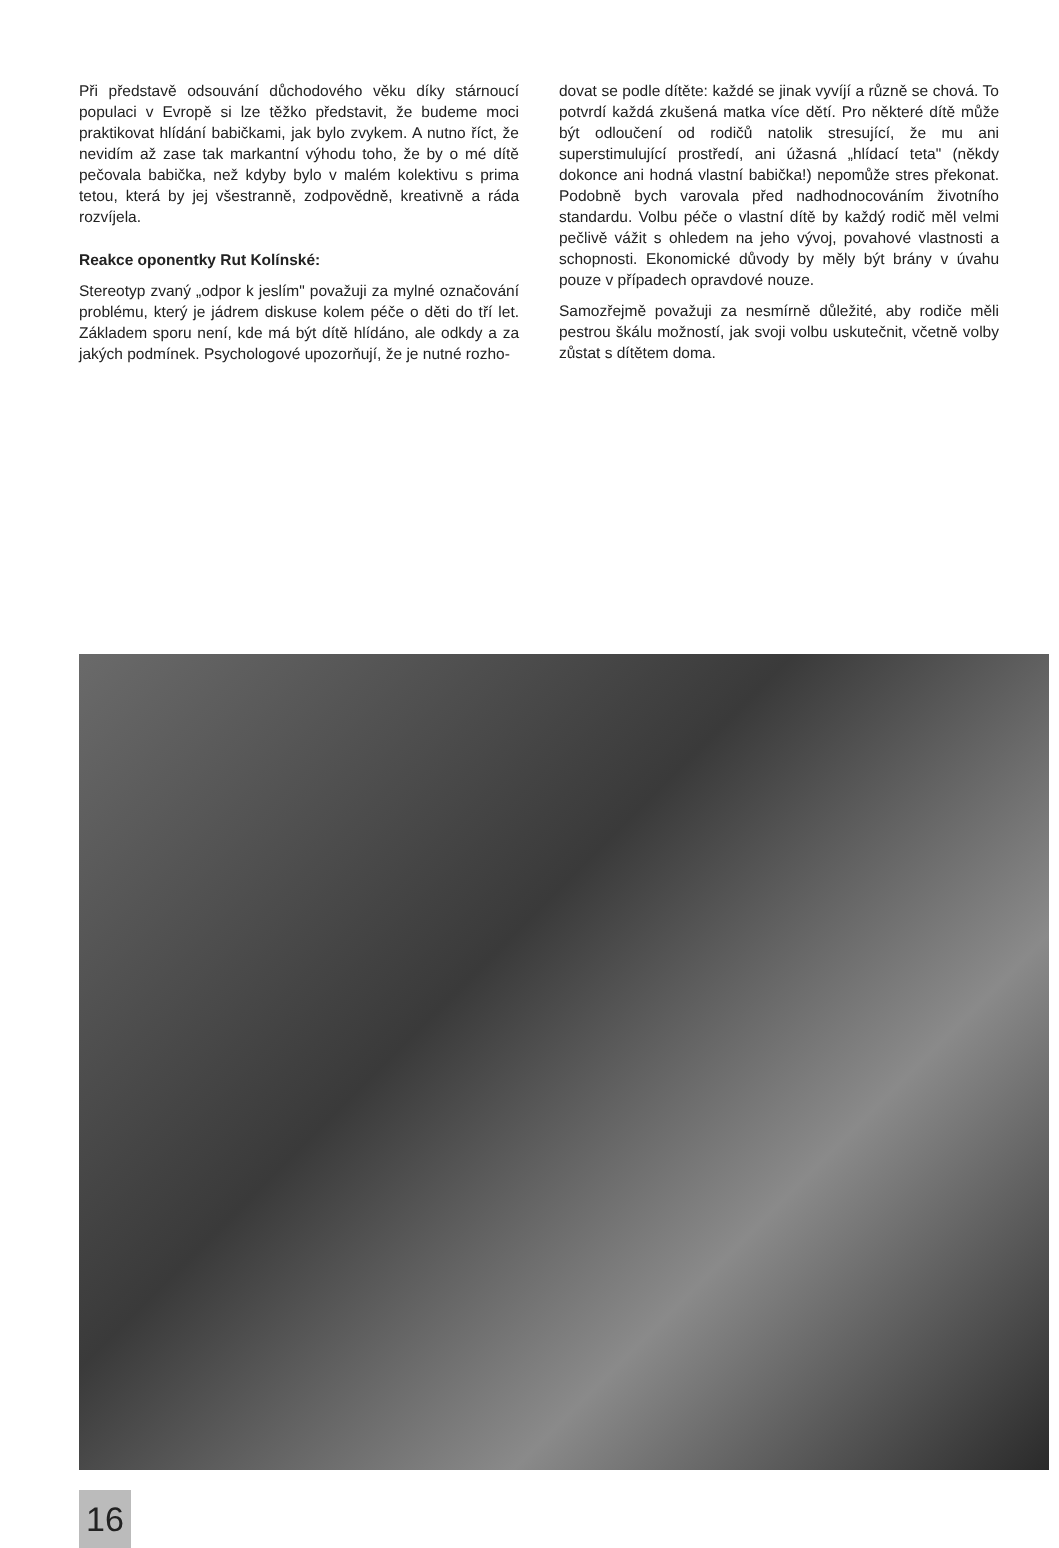Při představě odsouvání důchodového věku díky stárnoucí populaci v Evropě si lze těžko představit, že budeme moci praktikovat hlídání babičkami, jak bylo zvykem. A nutno říct, že nevidím až zase tak markantní výhodu toho, že by o mé dítě pečovala babička, než kdyby bylo v malém kolektivu s prima tetou, která by jej všestranně, zodpovědně, kreativně a ráda rozvíjela.
Reakce oponentky Rut Kolínské:
Stereotyp zvaný „odpor k jeslím" považuji za mylné označování problému, který je jádrem diskuse kolem péče o děti do tří let. Základem sporu není, kde má být dítě hlídáno, ale odkdy a za jakých podmínek. Psychologové upozorňují, že je nutné rozho-
dovat se podle dítěte: každé se jinak vyvíjí a různě se chová. To potvrdí každá zkušená matka více dětí. Pro některé dítě může být odloučení od rodičů natolik stresující, že mu ani superstimulující prostředí, ani úžasná „hlídací teta" (někdy dokonce ani hodná vlastní babička!) nepomůže stres překonat. Podobně bych varovala před nadhodnocováním životního standardu. Volbu péče o vlastní dítě by každý rodič měl velmi pečlivě vážit s ohledem na jeho vývoj, povahové vlastnosti a schopnosti. Ekonomické důvody by měly být brány v úvahu pouze v případech opravdové nouze.
Samozřejmě považuji za nesmírně důležité, aby rodiče měli pestrou škálu možností, jak svoji volbu uskutečnit, včetně volby zůstat s dítětem doma.
16